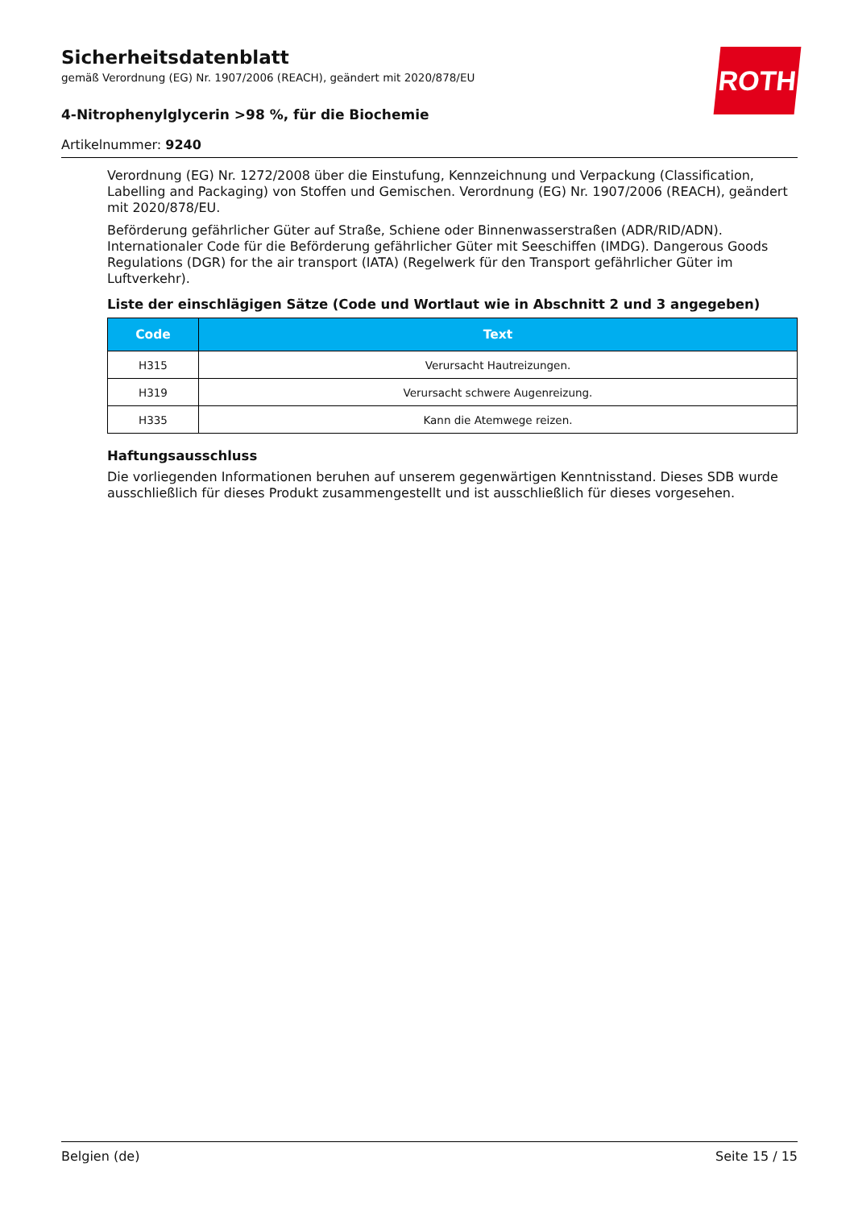ROTH
Sicherheitsdatenblatt
gemäß Verordnung (EG) Nr. 1907/2006 (REACH), geändert mit 2020/878/EU
4-Nitrophenylglycerin >98 %, für die Biochemie
Artikelnummer: 9240
Verordnung (EG) Nr. 1272/2008 über die Einstufung, Kennzeichnung und Verpackung (Classification, Labelling and Packaging) von Stoffen und Gemischen. Verordnung (EG) Nr. 1907/2006 (REACH), geändert mit 2020/878/EU.
Beförderung gefährlicher Güter auf Straße, Schiene oder Binnenwasserstraßen (ADR/RID/ADN). Internationaler Code für die Beförderung gefährlicher Güter mit Seeschiffen (IMDG). Dangerous Goods Regulations (DGR) for the air transport (IATA) (Regelwerk für den Transport gefährlicher Güter im Luftverkehr).
Liste der einschlägigen Sätze (Code und Wortlaut wie in Abschnitt 2 und 3 angegeben)
| Code | Text |
| --- | --- |
| H315 | Verursacht Hautreizungen. |
| H319 | Verursacht schwere Augenreizung. |
| H335 | Kann die Atemwege reizen. |
Haftungsausschluss
Die vorliegenden Informationen beruhen auf unserem gegenwärtigen Kenntnisstand. Dieses SDB wurde ausschließlich für dieses Produkt zusammengestellt und ist ausschließlich für dieses vorgesehen.
Belgien (de) Seite 15 / 15